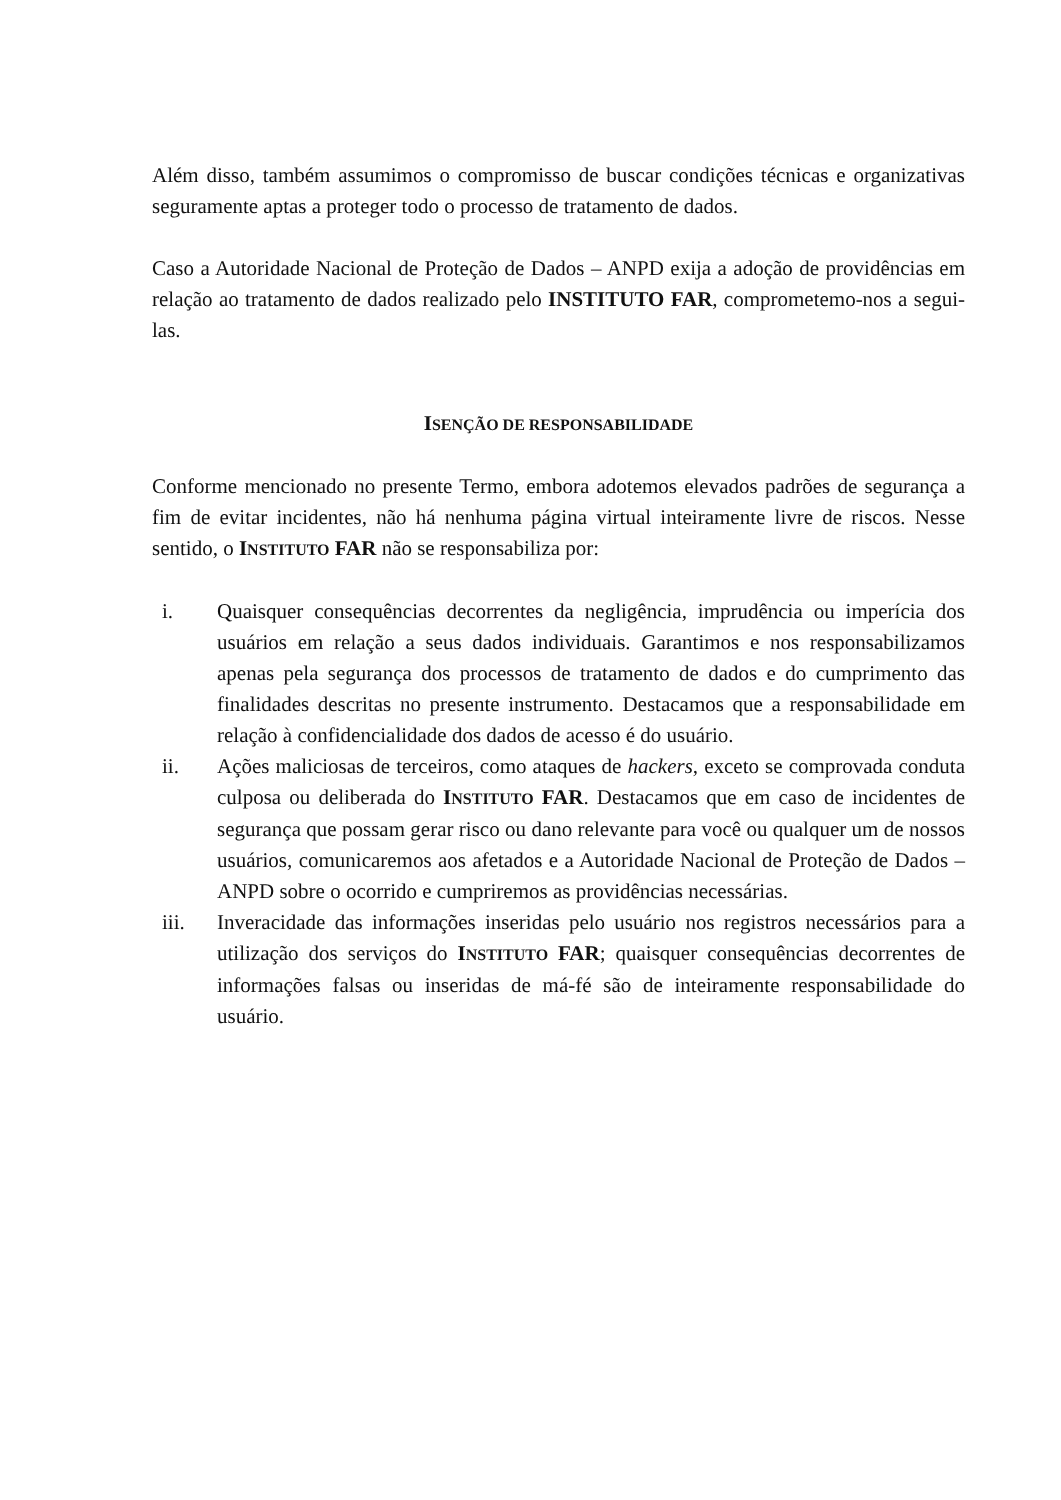Além disso, também assumimos o compromisso de buscar condições técnicas e organizativas seguramente aptas a proteger todo o processo de tratamento de dados.
Caso a Autoridade Nacional de Proteção de Dados – ANPD exija a adoção de providências em relação ao tratamento de dados realizado pelo INSTITUTO FAR, comprometemo-nos a segui-las.
ISENÇÃO DE RESPONSABILIDADE
Conforme mencionado no presente Termo, embora adotemos elevados padrões de segurança a fim de evitar incidentes, não há nenhuma página virtual inteiramente livre de riscos. Nesse sentido, o INSTITUTO FAR não se responsabiliza por:
i. Quaisquer consequências decorrentes da negligência, imprudência ou imperícia dos usuários em relação a seus dados individuais. Garantimos e nos responsabilizamos apenas pela segurança dos processos de tratamento de dados e do cumprimento das finalidades descritas no presente instrumento. Destacamos que a responsabilidade em relação à confidencialidade dos dados de acesso é do usuário.
ii. Ações maliciosas de terceiros, como ataques de hackers, exceto se comprovada conduta culposa ou deliberada do INSTITUTO FAR. Destacamos que em caso de incidentes de segurança que possam gerar risco ou dano relevante para você ou qualquer um de nossos usuários, comunicaremos aos afetados e a Autoridade Nacional de Proteção de Dados – ANPD sobre o ocorrido e cumpriremos as providências necessárias.
iii. Inveracidade das informações inseridas pelo usuário nos registros necessários para a utilização dos serviços do INSTITUTO FAR; quaisquer consequências decorrentes de informações falsas ou inseridas de má-fé são de inteiramente responsabilidade do usuário.